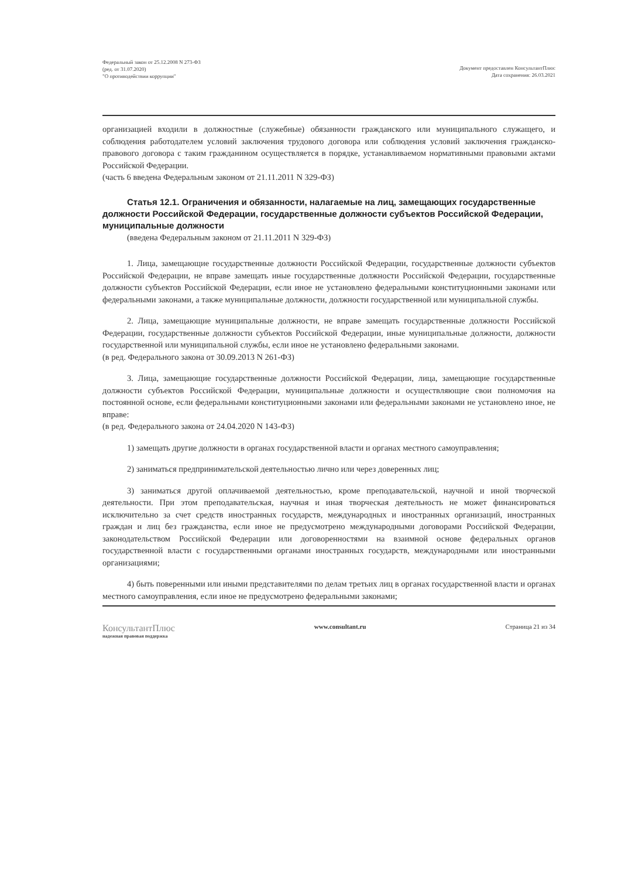Федеральный закон от 25.12.2008 N 273-ФЗ
(ред. от 31.07.2020)
"О противодействии коррупции"
Документ предоставлен КонсультантПлюс
Дата сохранения: 26.03.2021
организацией входили в должностные (служебные) обязанности гражданского или муниципального служащего, и соблюдения работодателем условий заключения трудового договора или соблюдения условий заключения гражданско-правового договора с таким гражданином осуществляется в порядке, устанавливаемом нормативными правовыми актами Российской Федерации.
(часть 6 введена Федеральным законом от 21.11.2011 N 329-ФЗ)
Статья 12.1. Ограничения и обязанности, налагаемые на лиц, замещающих государственные должности Российской Федерации, государственные должности субъектов Российской Федерации, муниципальные должности
(введена Федеральным законом от 21.11.2011 N 329-ФЗ)
1. Лица, замещающие государственные должности Российской Федерации, государственные должности субъектов Российской Федерации, не вправе замещать иные государственные должности Российской Федерации, государственные должности субъектов Российской Федерации, если иное не установлено федеральными конституционными законами или федеральными законами, а также муниципальные должности, должности государственной или муниципальной службы.
2. Лица, замещающие муниципальные должности, не вправе замещать государственные должности Российской Федерации, государственные должности субъектов Российской Федерации, иные муниципальные должности, должности государственной или муниципальной службы, если иное не установлено федеральными законами.
(в ред. Федерального закона от 30.09.2013 N 261-ФЗ)
3. Лица, замещающие государственные должности Российской Федерации, лица, замещающие государственные должности субъектов Российской Федерации, муниципальные должности и осуществляющие свои полномочия на постоянной основе, если федеральными конституционными законами или федеральными законами не установлено иное, не вправе:
(в ред. Федерального закона от 24.04.2020 N 143-ФЗ)
1) замещать другие должности в органах государственной власти и органах местного самоуправления;
2) заниматься предпринимательской деятельностью лично или через доверенных лиц;
3) заниматься другой оплачиваемой деятельностью, кроме преподавательской, научной и иной творческой деятельности. При этом преподавательская, научная и иная творческая деятельность не может финансироваться исключительно за счет средств иностранных государств, международных и иностранных организаций, иностранных граждан и лиц без гражданства, если иное не предусмотрено международными договорами Российской Федерации, законодательством Российской Федерации или договоренностями на взаимной основе федеральных органов государственной власти с государственными органами иностранных государств, международными или иностранными организациями;
4) быть поверенными или иными представителями по делам третьих лиц в органах государственной власти и органах местного самоуправления, если иное не предусмотрено федеральными законами;
КонсультантПлюс
надежная правовая поддержка
www.consultant.ru Страница 21 из 34